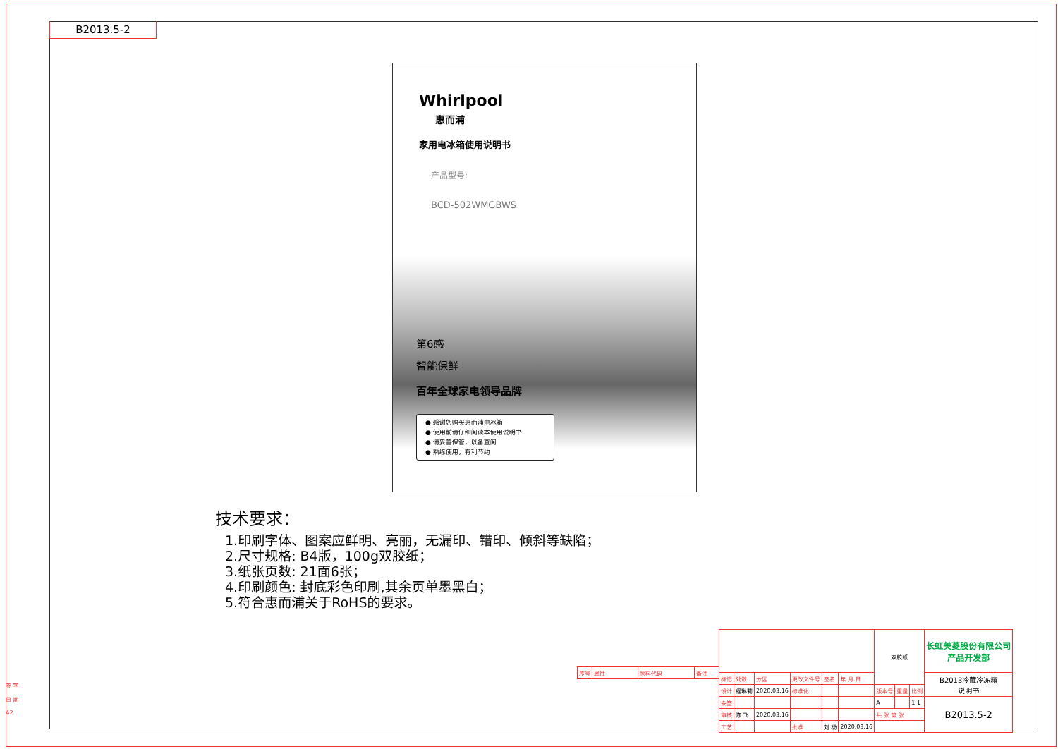B2013.5-2
Whirlpool
惠而浦
家用电冰箱使用说明书
产品型号:
BCD-502WMGBWS
第6感
智能保鲜
百年全球家电领导品牌
● 感谢您购买惠而浦电冰箱
● 使用前请仔细阅读本使用说明书
● 请妥善保管，以备查阅
● 熟练使用，有利节约
技术要求：
1.印刷字体、图案应鲜明、亮丽，无漏印、错印、倾斜等缺陷；
2.尺寸规格: B4版，100g双胶纸；
3.纸张页数: 21面6张；
4.印刷颜色: 封底彩色印刷,其余页单墨黑白；
5.符合惠而浦关于RoHS的要求。
| | | | | | | 双胶纸 | | | 长虹美菱股份有限公司 产品开发部 |
| 标记 | 处数 | 分区 | 更改文件号 | 签名 | 年.月.日 | | | | B2013冷藏冷冻箱 说明书 |
| 设计 | 程琳莉 | 2020.03.16 | 标准化 | | | 版本号 | 重量 | 比例 | |
| 会签 | | | | | | A | | 1:1 | B2013.5-2 |
| 审核 | 陈 飞 | 2020.03.16 | | | | 共 张 第 张 | | | |
| 工艺 | | | 批准 | 刘 杨 | 2020.03.16 | | | | |
| 序号 | 属性 | 物料代码 | 备注 |
签 字
日 期
A2